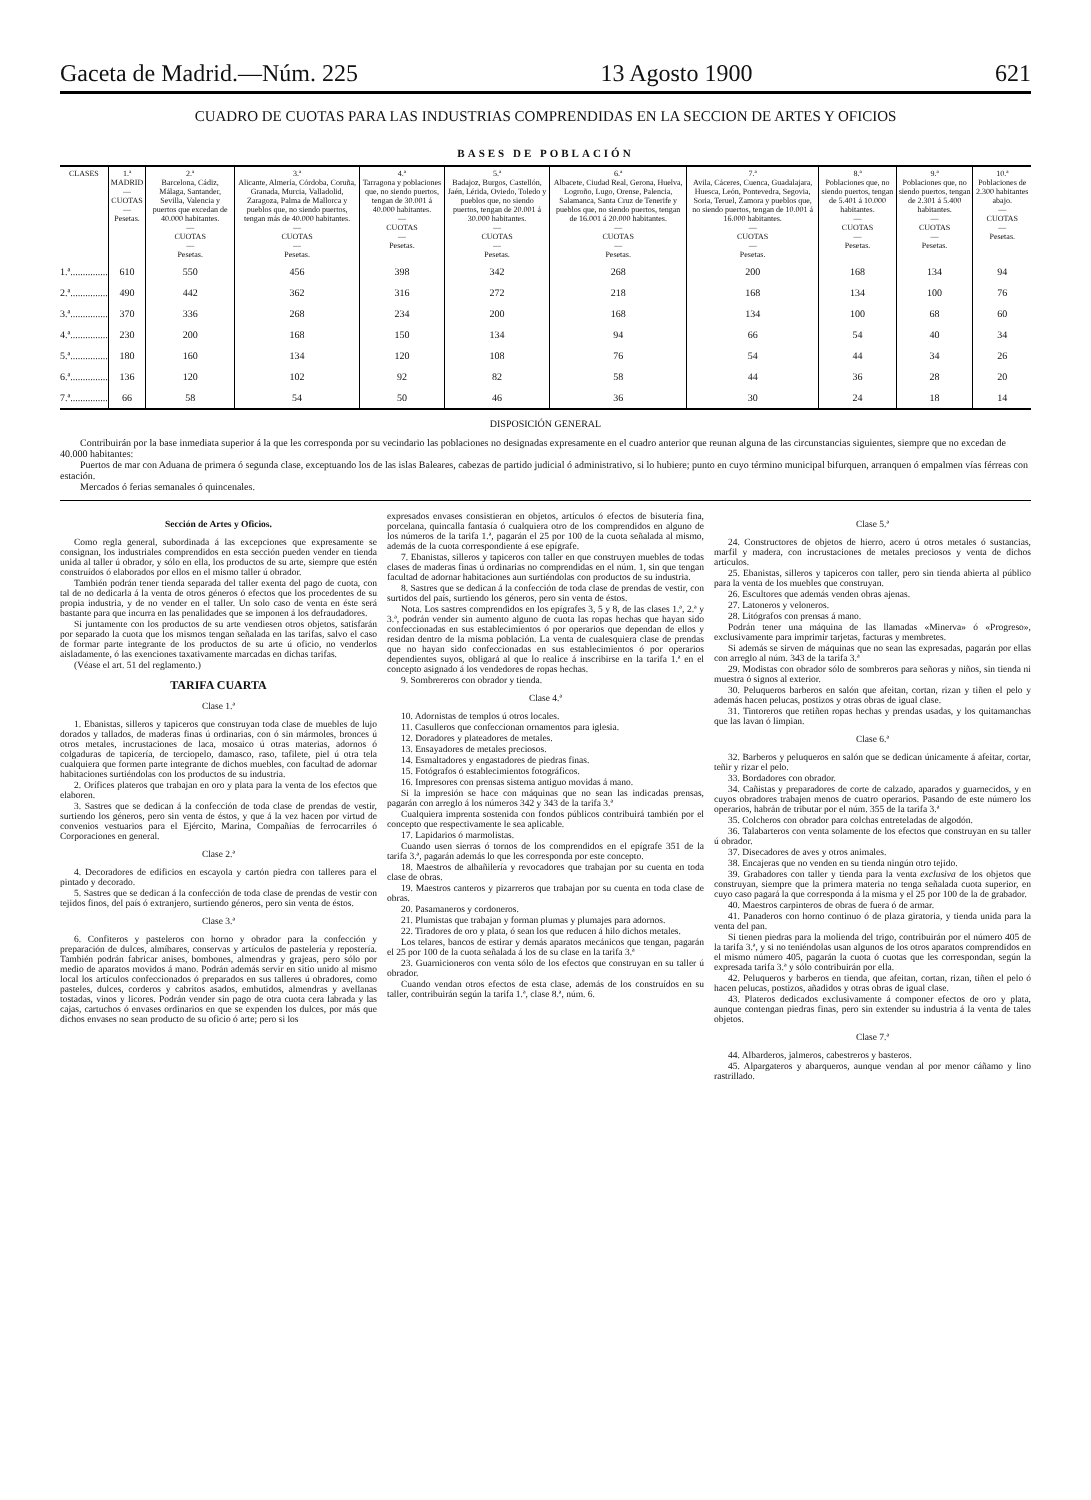Gaceta de Madrid.—Núm. 225 13 Agosto 1900 621
CUADRO DE CUOTAS PARA LAS INDUSTRIAS COMPRENDIDAS EN LA SECCION DE ARTES Y OFICIOS
BASES DE POBLACIÓN
| CLASES | 1.ª MADRID — CUOTAS — Pesetas. | 2.ª Barcelona, Cádiz, Málaga, Santander, Sevilla, Valencia y puertos que excedan de 40.000 habitantes. — CUOTAS — Pesetas. | 3.ª Alicante, Almería, Córdoba, Coruña, Granada, Murcia, Valladolid, Zaragoza, Palma de Mallorca y pueblos que, no siendo puertos, tengan más de 40.000 habitantes. — CUOTAS — Pesetas. | 4.ª Tarragona y poblaciones que, no siendo puertos, tengan de 30.001 á 40.000 habitantes. — CUOTAS — Pesetas. | 5.ª Badajoz, Burgos, Castellón, Jaén, Lérida, Oviedo, Toledo y pueblos que, no siendo puertos, tengan de 20.001 á 30.000 habitantes. — CUOTAS — Pesetas. | 6.ª Albacete, Ciudad Real, Gerona, Huelva, Logroño, Lugo, Orense, Palencia, Salamanca, Santa Cruz de Tenerife y pueblos que, no siendo puertos, tengan de 16.001 á 20.000 habitantes. — CUOTAS — Pesetas. | 7.ª Avila, Cáceres, Cuenca, Guadalajara, Huesca, León, Pontevedra, Segovia, Soria, Teruel, Zamora y pueblos que, no siendo puertos, tengan de 10.001 á 16.000 habitantes. — CUOTAS — Pesetas. | 8.ª Poblaciones que, no siendo puertos, tengan de 5.401 á 10.000 habitantes. — CUOTAS — Pesetas. | 9.ª Poblaciones que, no siendo puertos, tengan de 2.301 á 5.400 habitantes. — CUOTAS — Pesetas. | 10.ª Poblaciones de 2.300 habitantes abajo. — CUOTAS — Pesetas. |
| --- | --- | --- | --- | --- | --- | --- | --- | --- | --- | --- |
| 1.ª............... | 610 | 550 | 456 | 398 | 342 | 268 | 200 | 168 | 134 | 94 |
| 2.ª............... | 490 | 442 | 362 | 316 | 272 | 218 | 168 | 134 | 100 | 76 |
| 3.ª............... | 370 | 336 | 268 | 234 | 200 | 168 | 134 | 100 | 68 | 60 |
| 4.ª............... | 230 | 200 | 168 | 150 | 134 | 94 | 66 | 54 | 40 | 34 |
| 5.ª............... | 180 | 160 | 134 | 120 | 108 | 76 | 54 | 44 | 34 | 26 |
| 6.ª............... | 136 | 120 | 102 | 92 | 82 | 58 | 44 | 36 | 28 | 20 |
| 7.ª............... | 66 | 58 | 54 | 50 | 46 | 36 | 30 | 24 | 18 | 14 |
DISPOSICIÓN GENERAL
Contribuirán por la base inmediata superior á la que les corresponda por su vecindario las poblaciones no designadas expresamente en el cuadro anterior que reunan alguna de las circunstancias siguientes, siempre que no excedan de 40.000 habitantes:
Puertos de mar con Aduana de primera ó segunda clase, exceptuando los de las islas Baleares, cabezas de partido judicial ó administrativo, si lo hubiere; punto en cuyo término municipal bifurquen, arranquen ó empalmen vías férreas con estación.
Mercados ó ferias semanales ó quincenales.
Sección de Artes y Oficios.
Como regla general, subordinada á las excepciones que expresamente se consignan, los industriales comprendidos en esta sección pueden vender en tienda unida al taller ú obrador, y sólo en ella, los productos de su arte, siempre que estén construídos ó elaborados por ellos en el mismo taller ú obrador.
También podrán tener tienda separada del taller exenta del pago de cuota, con tal de no dedicarla á la venta de otros géneros ó efectos que los procedentes de su propia industria, y de no vender en el taller. Un solo caso de venta en éste será bastante para que incurra en las penalidades que se imponen á los defraudadores.
Si juntamente con los productos de su arte vendiesen otros objetos, satisfarán por separado la cuota que los mismos tengan señalada en las tarifas, salvo el caso de formar parte integrante de los productos de su arte ú oficio, no venderlos aisladamente, ó las exenciones taxativamente marcadas en dichas tarifas.
(Véase el art. 51 del reglamento.)
TARIFA CUARTA
Clase 1.ª
1. Ebanistas, silleros y tapiceros que construyan toda clase de muebles de lujo dorados y tallados, de maderas finas ú ordinarias, con ó sin mármoles, bronces ú otros metales, incrustaciones de laca, mosaico ú otras materias, adornos ó colgaduras de tapicería, de terciopelo, damasco, raso, tafilete, piel ú otra tela cualquiera que formen parte integrante de dichos muebles, con facultad de adornar habitaciones surtiéndolas con los productos de su industria.
2. Orífices plateros que trabajan en oro y plata para la venta de los efectos que elaboren.
3. Sastres que se dedican á la confección de toda clase de prendas de vestir, surtiendo los géneros, pero sin venta de éstos, y que á la vez hacen por virtud de convenios vestuarios para el Ejército, Marina, Compañías de ferrocarriles ó Corporaciones en general.
Clase 2.ª
4. Decoradores de edificios en escayola y cartón piedra con talleres para el pintado y decorado.
5. Sastres que se dedican á la confección de toda clase de prendas de vestir con tejidos finos, del país ó extranjero, surtiendo géneros, pero sin venta de éstos.
Clase 3.ª
6. Confiteros y pasteleros con horno y obrador para la confección y preparación de dulces, almíbares, conservas y artículos de pastelería y repostería. También podrán fabricar anises, bombones, almendras y grajeas, pero sólo por medio de aparatos movidos á mano. Podrán además servir en sitio unido al mismo local los artículos confeccionados ó preparados en sus talleres ú obradores, como pasteles, dulces, corderos y cabritos asados, embutidos, almendras y avellanas tostadas, vinos y licores. Podrán vender sin pago de otra cuota cera labrada y las cajas, cartuchos ó envases ordinarios en que se expenden los dulces, por más que dichos envases no sean producto de su oficio ó arte; pero si los
expresados envases consistieran en objetos, artículos ó efectos de bisutería fina, porcelana, quincalla fantasía ó cualquiera otro de los comprendidos en alguno de los números de la tarifa 1.ª, pagarán el 25 por 100 de la cuota señalada al mismo, además de la cuota correspondiente á ese epígrafe.
7. Ebanistas, silleros y tapiceros con taller en que construyen muebles de todas clases de maderas finas ú ordinarias no comprendidas en el núm. 1, sin que tengan facultad de adornar habitaciones aun surtiéndolas con productos de su industria.
8. Sastres que se dedican á la confección de toda clase de prendas de vestir, con surtidos del país, surtiendo los géneros, pero sin venta de éstos.
Nota. Los sastres comprendidos en los epígrafes 3, 5 y 8, de las clases 1.ª, 2.ª y 3.ª, podrán vender sin aumento alguno de cuota las ropas hechas que hayan sido confeccionadas en sus establecimientos ó por operarios que dependan de ellos y residan dentro de la misma población. La venta de cualesquiera clase de prendas que no hayan sido confeccionadas en sus establecimientos ó por operarios dependientes suyos, obligará al que lo realice á inscribirse en la tarifa 1.ª en el concepto asignado á los vendedores de ropas hechas.
9. Sombrereros con obrador y tienda.
Clase 4.ª
10. Adornistas de templos ú otros locales.
11. Casulleros que confeccionan ornamentos para iglesia.
12. Doradores y plateadores de metales.
13. Ensayadores de metales preciosos.
14. Esmaltadores y engastadores de piedras finas.
15. Fotógrafos ó establecimientos fotográficos.
16. Impresores con prensas sistema antiguo movidas á mano.
Si la impresión se hace con máquinas que no sean las indicadas prensas, pagarán con arreglo á los números 342 y 343 de la tarifa 3.ª
Cualquiera imprenta sostenida con fondos públicos contribuirá también por el concepto que respectivamente le sea aplicable.
17. Lapidarios ó marmolistas.
Cuando usen sierras ó tornos de los comprendidos en el epígrafe 351 de la tarifa 3.ª, pagarán además lo que les corresponda por este concepto.
18. Maestros de albañilería y revocadores que trabajan por su cuenta en toda clase de obras.
19. Maestros canteros y pizarreros que trabajan por su cuenta en toda clase de obras.
20. Pasamaneros y cordoneros.
21. Plumistas que trabajan y forman plumas y plumajes para adornos.
22. Tiradores de oro y plata, ó sean los que reducen á hilo dichos metales.
Los telares, bancos de estirar y demás aparatos mecánicos que tengan, pagarán el 25 por 100 de la cuota señalada á los de su clase en la tarifa 3.ª
23. Guarnicioneros con venta sólo de los efectos que construyan en su taller ú obrador.
Cuando vendan otros efectos de esta clase, además de los construídos en su taller, contribuirán según la tarifa 1.ª, clase 8.ª, núm. 6.
Clase 5.ª
24. Constructores de objetos de hierro, acero ú otros metales ó sustancias, marfil y madera, con incrustaciones de metales preciosos y venta de dichos artículos.
25. Ebanistas, silleros y tapiceros con taller, pero sin tienda abierta al público para la venta de los muebles que construyan.
26. Escultores que además venden obras ajenas.
27. Latoneros y veloneros.
28. Litógrafos con prensas á mano.
Podrán tener una máquina de las llamadas «Minerva» ó «Progreso», exclusivamente para imprimir tarjetas, facturas y membretes.
Si además se sirven de máquinas que no sean las expresadas, pagarán por ellas con arreglo al núm. 343 de la tarifa 3.ª
29. Modistas con obrador sólo de sombreros para señoras y niños, sin tienda ni muestra ó signos al exterior.
30. Peluqueros barberos en salón que afeitan, cortan, rizan y tiñen el pelo y además hacen pelucas, postizos y otras obras de igual clase.
31. Tintoreros que retiñen ropas hechas y prendas usadas, y los quitamanchas que las lavan ó limpian.
Clase 6.ª
32. Barberos y peluqueros en salón que se dedican únicamente á afeitar, cortar, teñir y rizar el pelo.
33. Bordadores con obrador.
34. Cañistas y preparadores de corte de calzado, aparados y guarnecidos, y en cuyos obradores trabajen menos de cuatro operarios. Pasando de este número los operarios, habrán de tributar por el núm. 355 de la tarifa 3.ª
35. Colcheros con obrador para colchas entreteladas de algodón.
36. Talabarteros con venta solamente de los efectos que construyan en su taller ú obrador.
37. Disecadores de aves y otros animales.
38. Encajeras que no venden en su tienda ningún otro tejido.
39. Grabadores con taller y tienda para la venta exclusiva de los objetos que construyan, siempre que la primera materia no tenga señalada cuota superior, en cuyo caso pagará la que corresponda á la misma y el 25 por 100 de la de grabador.
40. Maestros carpinteros de obras de fuera ó de armar.
41. Panaderos con horno continuo ó de plaza giratoria, y tienda unida para la venta del pan.
Si tienen piedras para la molienda del trigo, contribuirán por el número 405 de la tarifa 3.ª, y si no teniéndolas usan algunos de los otros aparatos comprendidos en el mismo número 405, pagarán la cuota ó cuotas que les correspondan, según la expresada tarifa 3.ª y sólo contribuirán por ella.
42. Peluqueros y barberos en tienda, que afeitan, cortan, rizan, tiñen el pelo ó hacen pelucas, postizos, añadidos y otras obras de igual clase.
43. Plateros dedicados exclusivamente á componer efectos de oro y plata, aunque contengan piedras finas, pero sin extender su industria á la venta de tales objetos.
Clase 7.ª
44. Albarderos, jalmeros, cabestreros y basteros.
45. Alpargateros y abarqueros, aunque vendan al por menor cáñamo y lino rastrillado.